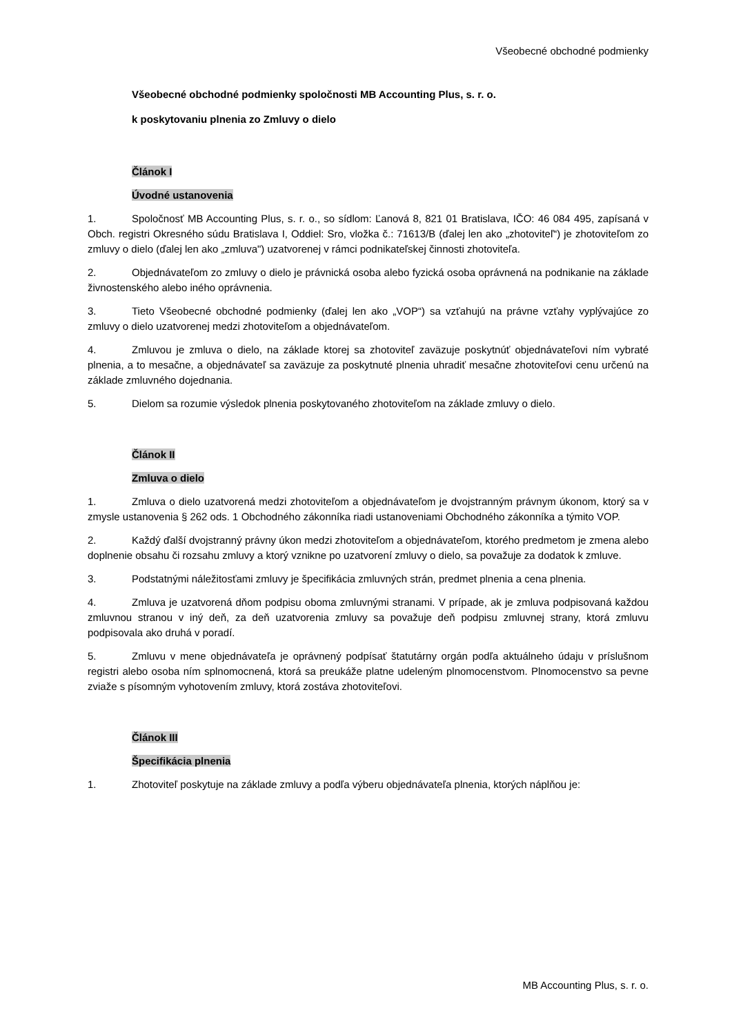Všeobecné obchodné podmienky
Všeobecné obchodné podmienky spoločnosti MB Accounting Plus, s. r. o.
k poskytovaniu plnenia zo Zmluvy o dielo
Článok I
Úvodné ustanovenia
1. Spoločnosť MB Accounting Plus, s. r. o., so sídlom: Ľanová 8, 821 01 Bratislava, IČO: 46 084 495, zapísaná v Obch. registri Okresného súdu Bratislava I, Oddiel: Sro, vložka č.: 71613/B (ďalej len ako „zhotoviteľ“) je zhotoviteľom zo zmluvy o dielo (ďalej len ako „zmluva") uzatvorenej v rámci podnikateľskej činnosti zhotoviteľa.
2. Objednávateľom zo zmluvy o dielo je právnická osoba alebo fyzická osoba oprávnená na podnikanie na základe živnostenského alebo iného oprávnenia.
3. Tieto Všeobecné obchodné podmienky (ďalej len ako „VOP“) sa vzťahujú na právne vzťahy vyplývajúce zo zmluvy o dielo uzatvorenej medzi zhotoviteľom a objednávateľom.
4. Zmluvou je zmluva o dielo, na základe ktorej sa zhotoviteľ zaväzuje poskytnúť objednávateľovi ním vybraté plnenia, a to mesačne, a objednávateľ sa zaväzuje za poskytnuté plnenia uhradiť mesačne zhotoviteľovi cenu určenú na základe zmluvného dojednania.
5. Dielom sa rozumie výsledok plnenia poskytovaného zhotoviteľom na základe zmluvy o dielo.
Článok II
Zmluva o dielo
1. Zmluva o dielo uzatvorená medzi zhotoviteľom a objednávateľom je dvojstranným právnym úkonom, ktorý sa v zmysle ustanovenia § 262 ods. 1 Obchodného zákonníka riadi ustanoveniami Obchodného zákonníka a týmito VOP.
2. Každý ďalší dvojstranný právny úkon medzi zhotoviteľom a objednávateľom, ktorého predmetom je zmena alebo doplnenie obsahu či rozsahu zmluvy a ktorý vznikne po uzatvorení zmluvy o dielo, sa považuje za dodatok k zmluve.
3. Podstatnými náležitosťami zmluvy je špecifikácia zmluvných strán, predmet plnenia a cena plnenia.
4. Zmluva je uzatvorená dňom podpisu oboma zmluvnými stranami. V prípade, ak je zmluva podpisovaná každou zmluvnou stranou v iný deň, za deň uzatvorenia zmluvy sa považuje deň podpisu zmluvnej strany, ktorá zmluvu podpisovala ako druhá v poradí.
5. Zmluvu v mene objednávateľa je oprávnený podpísať štatutárny orgán podľa aktuálneho údaju v príslušnom registri alebo osoba ním splnomocnená, ktorá sa preukáže platne udeleným plnomocenstvom. Plnomocenstvo sa pevne zviaže s písomným vyhotovením zmluvy, ktorá zostáva zhotoviteľovi.
Článok III
Špecifikácia plnenia
1. Zhotoviteľ poskytuje na základe zmluvy a podľa výberu objednávateľa plnenia, ktorých náplňou je:
MB Accounting Plus, s. r. o.